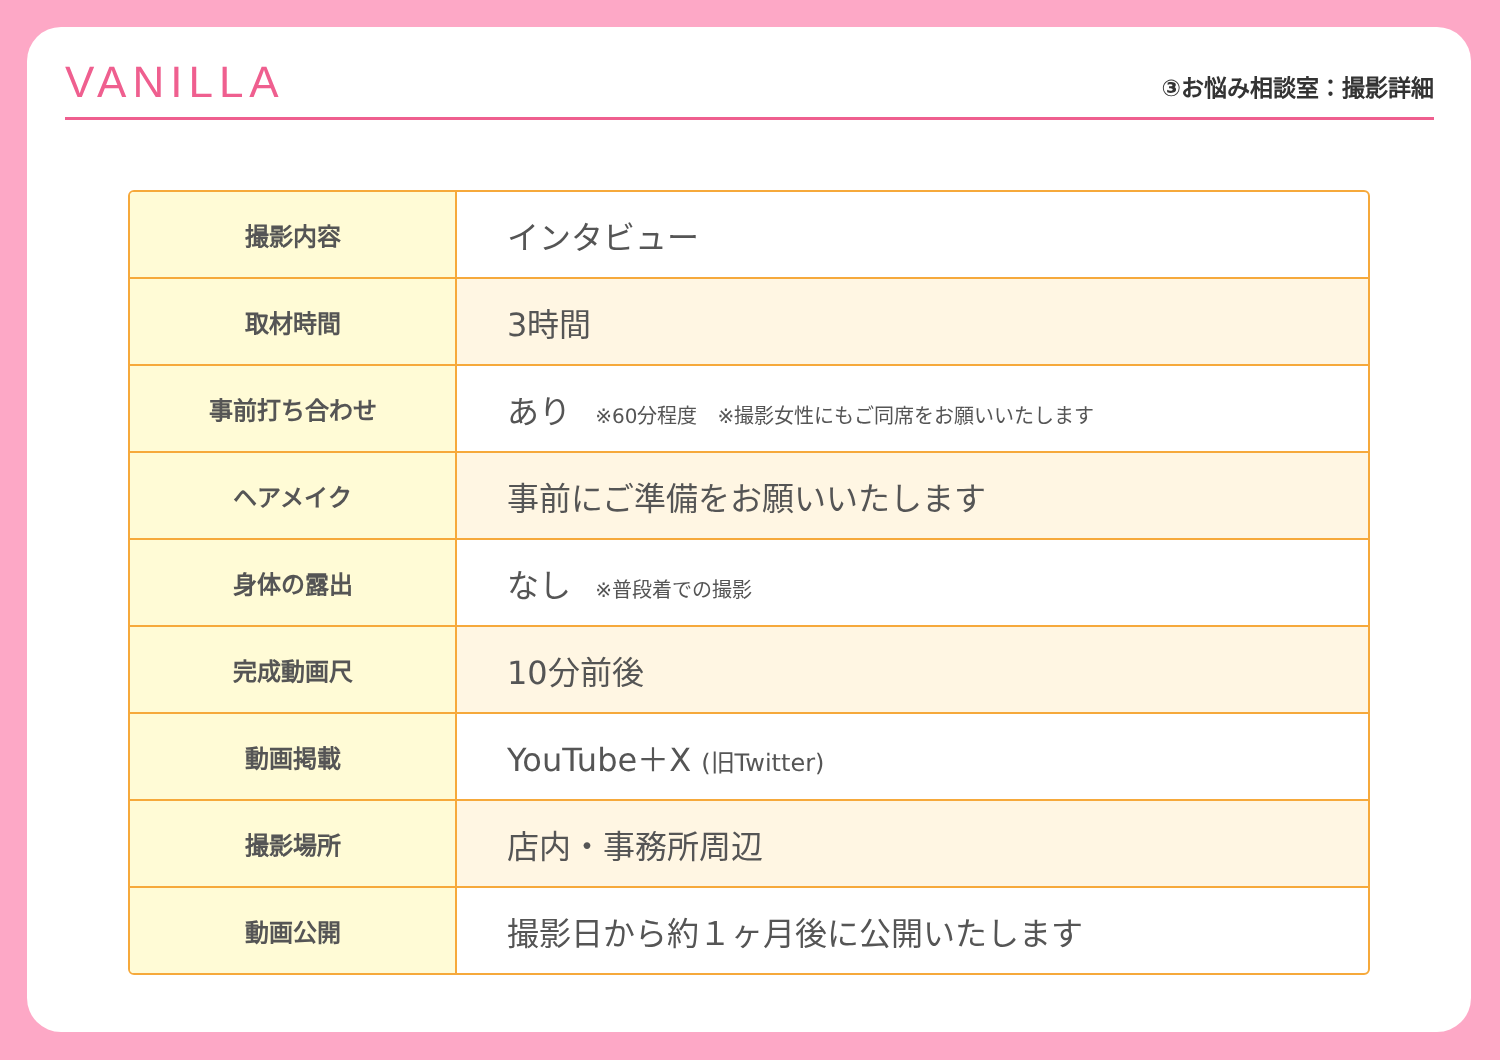VANILLA
③お悩み相談室：撮影詳細
| 撮影内容 | インタビュー |
| 取材時間 | 3時間 |
| 事前打ち合わせ | あり ※60分程度 ※撮影女性にもご同席をお願いいたします |
| ヘアメイク | 事前にご準備をお願いいたします |
| 身体の露出 | なし ※普段着での撮影 |
| 完成動画尺 | 10分前後 |
| 動画掲載 | YouTube＋X (旧Twitter) |
| 撮影場所 | 店内・事務所周辺 |
| 動画公開 | 撮影日から約１ヶ月後に公開いたします |